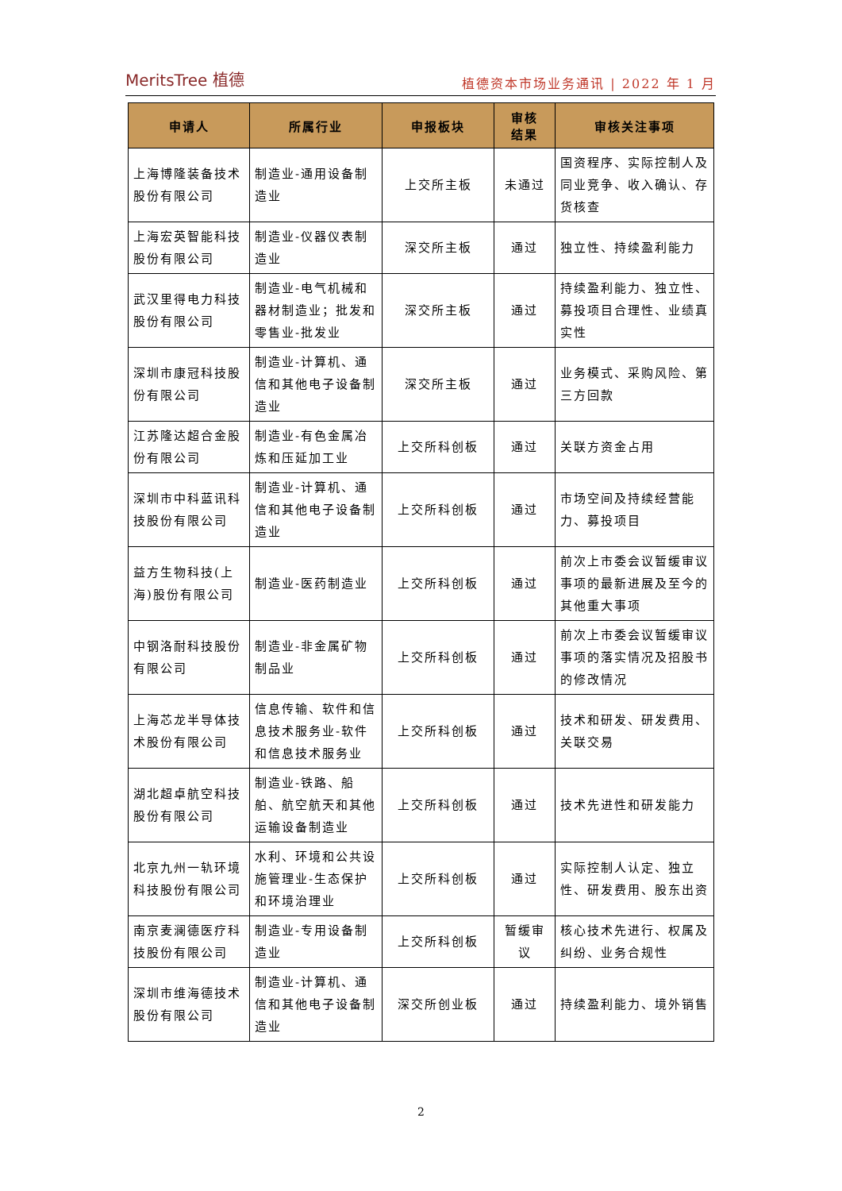MeritsTree 植德
植德资本市场业务通讯 | 2022 年 1 月
| 申请人 | 所属行业 | 申报板块 | 审核 结果 | 审核关注事项 |
| --- | --- | --- | --- | --- |
| 上海博隆装备技术股份有限公司 | 制造业-通用设备制造业 | 上交所主板 | 未通过 | 国资程序、实际控制人及同业竞争、收入确认、存货核查 |
| 上海宏英智能科技股份有限公司 | 制造业-仪器仪表制造业 | 深交所主板 | 通过 | 独立性、持续盈利能力 |
| 武汉里得电力科技股份有限公司 | 制造业-电气机械和器材制造业；批发和零售业-批发业 | 深交所主板 | 通过 | 持续盈利能力、独立性、募投项目合理性、业绩真实性 |
| 深圳市康冠科技股份有限公司 | 制造业-计算机、通信和其他电子设备制造业 | 深交所主板 | 通过 | 业务模式、采购风险、第三方回款 |
| 江苏隆达超合金股份有限公司 | 制造业-有色金属冶炼和压延加工业 | 上交所科创板 | 通过 | 关联方资金占用 |
| 深圳市中科蓝讯科技股份有限公司 | 制造业-计算机、通信和其他电子设备制造业 | 上交所科创板 | 通过 | 市场空间及持续经营能力、募投项目 |
| 益方生物科技(上海)股份有限公司 | 制造业-医药制造业 | 上交所科创板 | 通过 | 前次上市委会议暂缓审议事项的最新进展及至今的其他重大事项 |
| 中钢洛耐科技股份有限公司 | 制造业-非金属矿物制品业 | 上交所科创板 | 通过 | 前次上市委会议暂缓审议事项的落实情况及招股书的修改情况 |
| 上海芯龙半导体技术股份有限公司 | 信息传输、软件和信息技术服务业-软件和信息技术服务业 | 上交所科创板 | 通过 | 技术和研发、研发费用、关联交易 |
| 湖北超卓航空科技股份有限公司 | 制造业-铁路、船舶、航空航天和其他运输设备制造业 | 上交所科创板 | 通过 | 技术先进性和研发能力 |
| 北京九州一轨环境科技股份有限公司 | 水利、环境和公共设施管理业-生态保护和环境治理业 | 上交所科创板 | 通过 | 实际控制人认定、独立性、研发费用、股东出资 |
| 南京麦澜德医疗科技股份有限公司 | 制造业-专用设备制造业 | 上交所科创板 | 暂缓审议 | 核心技术先进行、权属及纠纷、业务合规性 |
| 深圳市维海德技术股份有限公司 | 制造业-计算机、通信和其他电子设备制造业 | 深交所创业板 | 通过 | 持续盈利能力、境外销售 |
2